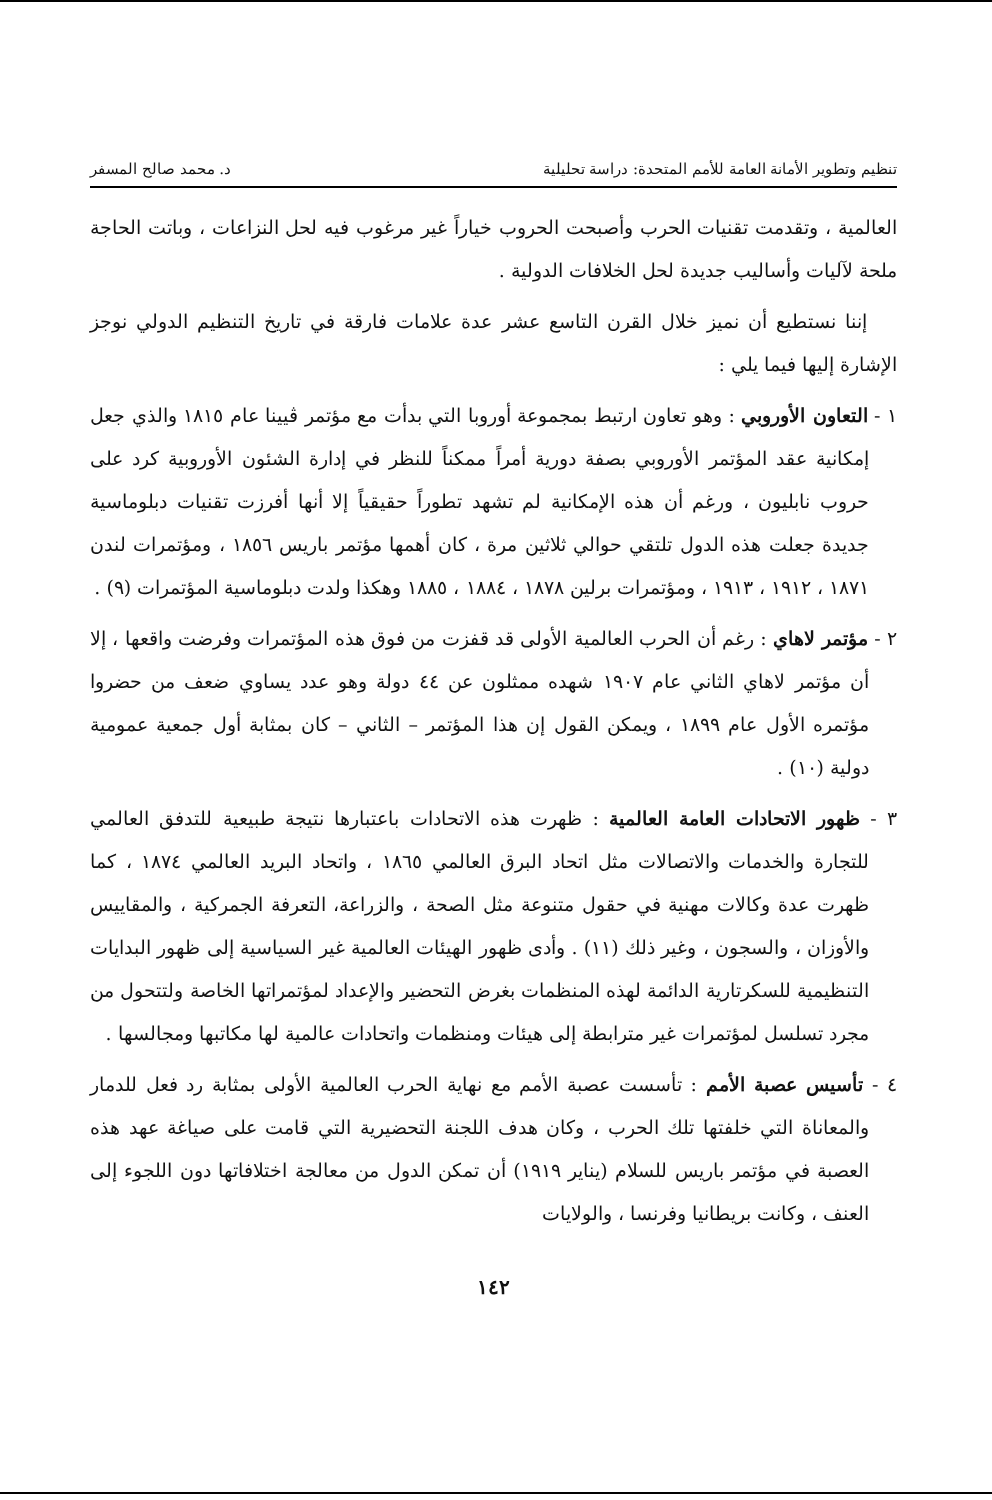تنظيم وتطوير الأمانة العامة للأمم المتحدة: دراسة تحليلية د. محمد صالح المسفر
العالمية ، وتقدمت تقنيات الحرب وأصبحت الحروب خياراً غير مرغوب فيه لحل النزاعات ، وباتت الحاجة ملحة لآليات وأساليب جديدة لحل الخلافات الدولية .
إننا نستطيع أن نميز خلال القرن التاسع عشر عدة علامات فارقة في تاريخ التنظيم الدولي نوجز الإشارة إليها فيما يلي :
١ - التعاون الأوروبي : وهو تعاون ارتبط بمجموعة أوروبا التي بدأت مع مؤتمر ڤيينا عام ١٨١٥ والذي جعل إمكانية عقد المؤتمر الأوروبي بصفة دورية أمراً ممكناً للنظر في إدارة الشئون الأوروبية كرد على حروب نابليون ، ورغم أن هذه الإمكانية لم تشهد تطوراً حقيقياً إلا أنها أفرزت تقنيات دبلوماسية جديدة جعلت هذه الدول تلتقي حوالي ثلاثين مرة ، كان أهمها مؤتمر باريس ١٨٥٦ ، ومؤتمرات لندن ١٨٧١ ، ١٩١٢ ، ١٩١٣ ، ومؤتمرات برلين ١٨٧٨ ، ١٨٨٤ ، ١٨٨٥ وهكذا ولدت دبلوماسية المؤتمرات (٩) .
٢ - مؤتمر لاهاي : رغم أن الحرب العالمية الأولى قد قفزت من فوق هذه المؤتمرات وفرضت واقعها ، إلا أن مؤتمر لاهاي الثاني عام ١٩٠٧ شهده ممثلون عن ٤٤ دولة وهو عدد يساوي ضعف من حضروا مؤتمره الأول عام ١٨٩٩ ، ويمكن القول إن هذا المؤتمر – الثاني – كان بمثابة أول جمعية عمومية دولية (١٠) .
٣ - ظهور الاتحادات العامة العالمية : ظهرت هذه الاتحادات باعتبارها نتيجة طبيعية للتدفق العالمي للتجارة والخدمات والاتصالات مثل اتحاد البرق العالمي ١٨٦٥ ، واتحاد البريد العالمي ١٨٧٤ ، كما ظهرت عدة وكالات مهنية في حقول متنوعة مثل الصحة ، والزراعة، التعرفة الجمركية ، والمقاييس والأوزان ، والسجون ، وغير ذلك (١١) . وأدى ظهور الهيئات العالمية غير السياسية إلى ظهور البدايات التنظيمية للسكرتارية الدائمة لهذه المنظمات بغرض التحضير والإعداد لمؤتمراتها الخاصة ولتتحول من مجرد تسلسل لمؤتمرات غير مترابطة إلى هيئات ومنظمات واتحادات عالمية لها مكاتبها ومجالسها .
٤ - تأسيس عصبة الأمم : تأسست عصبة الأمم مع نهاية الحرب العالمية الأولى بمثابة رد فعل للدمار والمعاناة التي خلفتها تلك الحرب ، وكان هدف اللجنة التحضيرية التي قامت على صياغة عهد هذه العصبة في مؤتمر باريس للسلام (يناير ١٩١٩) أن تمكن الدول من معالجة اختلافاتها دون اللجوء إلى العنف ، وكانت بريطانيا وفرنسا ، والولايات
١٤٢